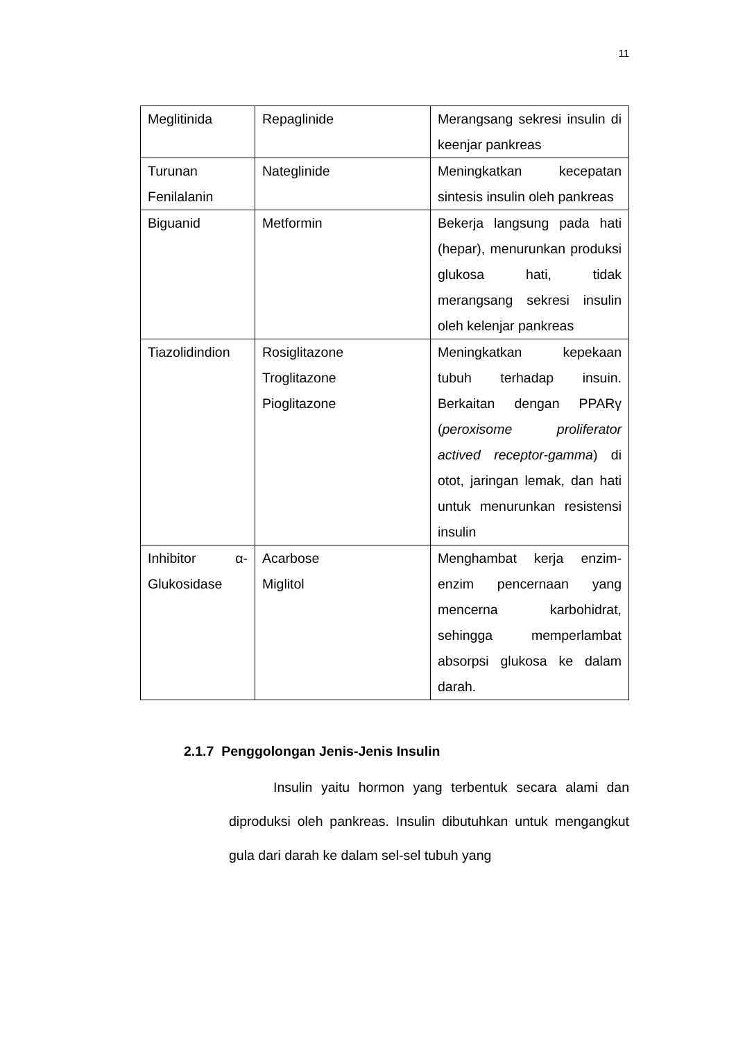11
| Meglitinida | Repaglinide | Merangsang sekresi insulin di keenjar pankreas |
| Turunan Fenilalanin | Nateglinide | Meningkatkan kecepatan sintesis insulin oleh pankreas |
| Biguanid | Metformin | Bekerja langsung pada hati (hepar), menurunkan produksi glukosa hati, tidak merangsang sekresi insulin oleh kelenjar pankreas |
| Tiazolidindion | Rosiglitazone Troglitazone Pioglitazone | Meningkatkan kepekaan tubuh terhadap insuin. Berkaitan dengan PPARγ ( peroxisome proliferator actived receptor-gamma ) di otot, jaringan lemak, dan hati untuk menurunkan resistensi insulin |
| Inhibitor α-Glukosidase | Acarbose Miglitol | Menghambat kerja enzim-enzim pencernaan yang mencerna karbohidrat, sehingga memperlambat absorpsi glukosa ke dalam darah. |
2.1.7 Penggolongan Jenis-Jenis Insulin
Insulin yaitu hormon yang terbentuk secara alami dan diproduksi oleh pankreas. Insulin dibutuhkan untuk mengangkut gula dari darah ke dalam sel-sel tubuh yang